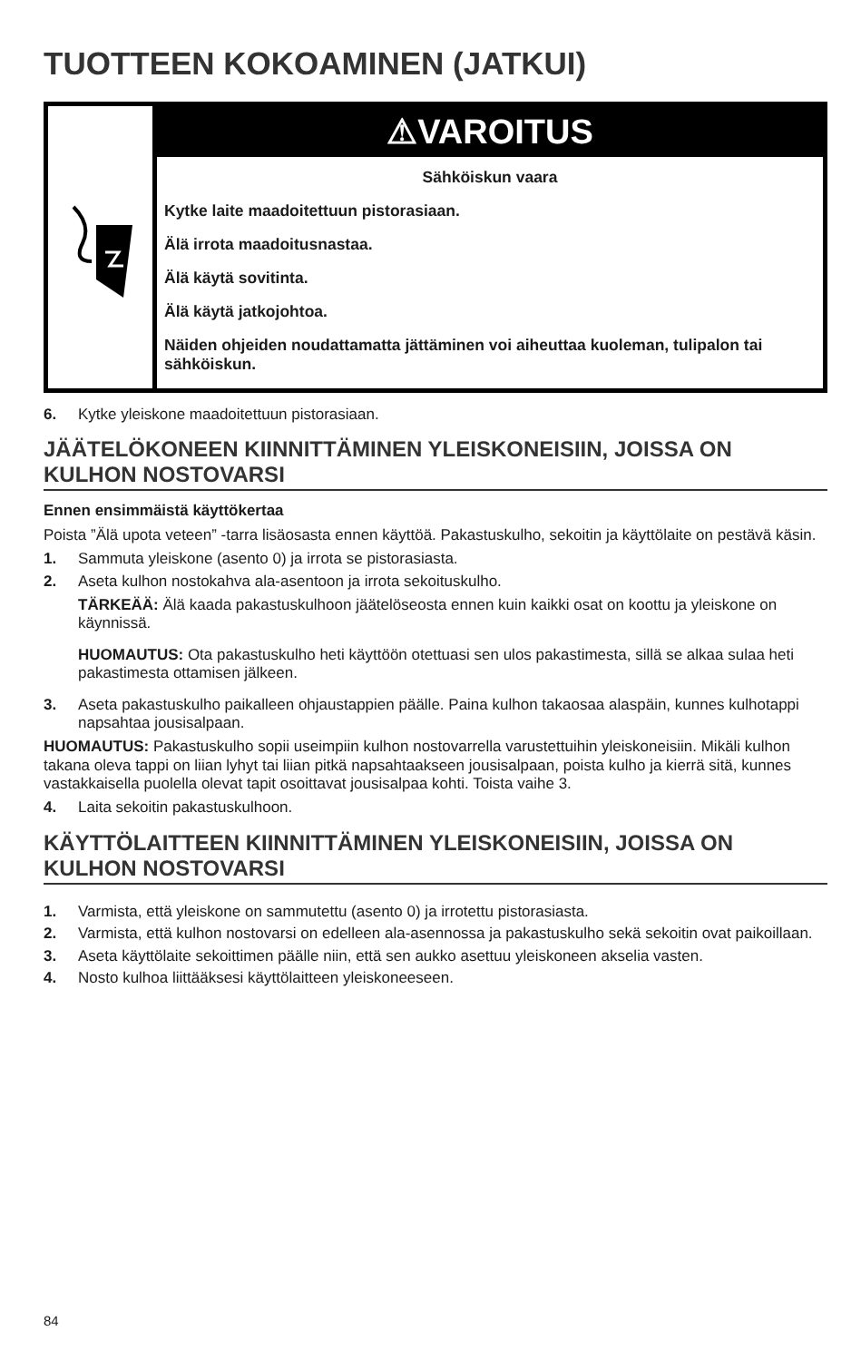TUOTTEEN KOKOAMINEN (JATKUI)
⚠VAROITUS
Sähköiskun vaara
Kytke laite maadoitettuun pistorasiaan.
Älä irrota maadoitusnastaa.
Älä käytä sovitinta.
Älä käytä jatkojohtoa.
Näiden ohjeiden noudattamatta jättäminen voi aiheuttaa kuoleman, tulipalon tai sähköiskun.
6. Kytke yleiskone maadoitettuun pistorasiaan.
JÄÄTELÖKONEEN KIINNITTÄMINEN YLEISKONEISIIN, JOISSA ON KULHON NOSTOVARSI
Ennen ensimmäistä käyttökertaa
Poista ”Älä upota veteen” -tarra lisäosasta ennen käyttöä. Pakastuskulho, sekoitin ja käyttölaite on pestävä käsin.
1. Sammuta yleiskone (asento 0) ja irrota se pistorasiasta.
2. Aseta kulhon nostokahva ala-asentoon ja irrota sekoituskulho.
TÄRKEÄÄ: Älä kaada pakastuskulhoon jäätelöseosta ennen kuin kaikki osat on koottu ja yleiskone on käynnissä.
HUOMAUTUS: Ota pakastuskulho heti käyttöön otettuasi sen ulos pakastimesta, sillä se alkaa sulaa heti pakastimesta ottamisen jälkeen.
3. Aseta pakastuskulho paikalleen ohjaustappien päälle. Paina kulhon takaosaa alaspäin, kunnes kulhotappi napsahtaa jousisalpaan.
HUOMAUTUS: Pakastuskulho sopii useimpiin kulhon nostovarrella varustettuihin yleiskoneisiin. Mikäli kulhon takana oleva tappi on liian lyhyt tai liian pitkä napsahtaakseen jousisalpaan, poista kulho ja kierrä sitä, kunnes vastakkaisella puolella olevat tapit osoittavat jousisalpaa kohti. Toista vaihe 3.
4. Laita sekoitin pakastuskulhoon.
KÄYTTÖLAITTEEN KIINNITTÄMINEN YLEISKONEISIIN, JOISSA ON KULHON NOSTOVARSI
1. Varmista, että yleiskone on sammutettu (asento 0) ja irrotettu pistorasiasta.
2. Varmista, että kulhon nostovarsi on edelleen ala-asennossa ja pakastuskulho sekä sekoitin ovat paikoillaan.
3. Aseta käyttölaite sekoittimen päälle niin, että sen aukko asettuu yleiskoneen akselia vasten.
4. Nosto kulhoa liittääksesi käyttölaitteen yleiskoneeseen.
84